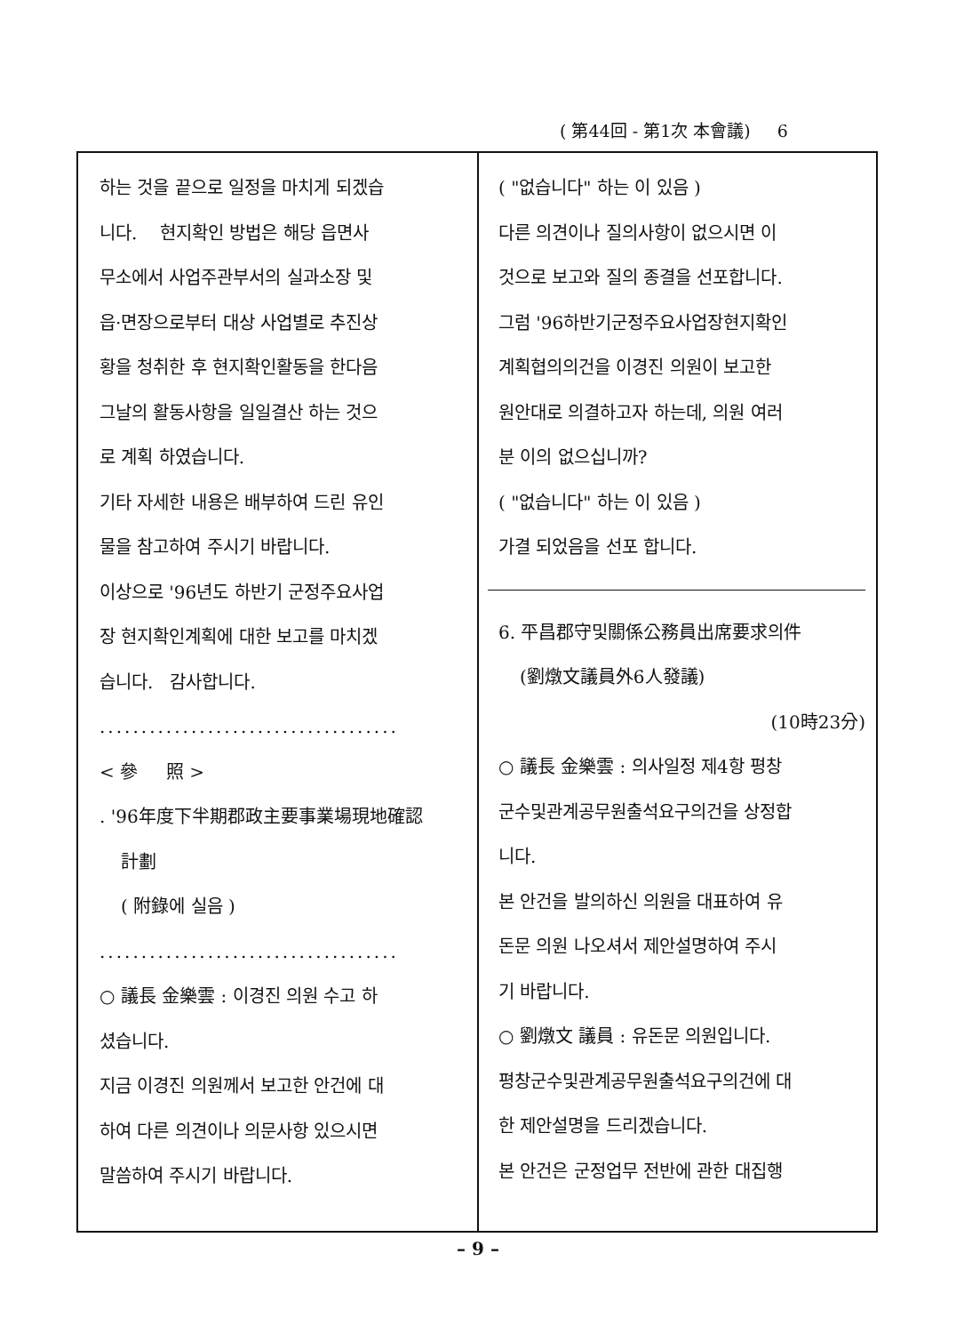( 第44回 - 第1次 本會議) 6
하는 것을 끝으로 일정을 마치게 되겠습
니다. 현지확인 방법은 해당 읍면사
무소에서 사업주관부서의 실과소장 및
읍·면장으로부터 대상 사업별로 추진상
황을 청취한 후 현지확인활동을 한다음
그날의 활동사항을 일일결산 하는 것으
로 계획 하였습니다.
기타 자세한 내용은 배부하여 드린 유인
물을 참고하여 주시기 바랍니다.
이상으로 '96년도 하반기 군정주요사업
장 현지확인계획에 대한 보고를 마치겠
습니다. 감사합니다.
....................................
< 參 照 >
. '96年度下半期郡政主要事業場現地確認
計劃
( 附錄에 실음 )
....................................
○ 議長 金樂雲 : 이경진 의원 수고 하
셨습니다.
지금 이경진 의원께서 보고한 안건에 대
하여 다른 의견이나 의문사항 있으시면
말씀하여 주시기 바랍니다.
( "없습니다" 하는 이 있음 )
다른 의견이나 질의사항이 없으시면 이
것으로 보고와 질의 종결을 선포합니다.
그럼 '96하반기군정주요사업장현지확인
계획협의의건을 이경진 의원이 보고한
원안대로 의결하고자 하는데, 의원 여러
분 이의 없으십니까?
( "없습니다" 하는 이 있음 )
가결 되었음을 선포 합니다.
6. 平昌郡守및關係公務員出席要求의件
(劉燉文議員外6人發議)
(10時23分)
○ 議長 金樂雲 : 의사일정 제4항 평창
군수및관계공무원출석요구의건을 상정합
니다.
본 안건을 발의하신 의원을 대표하여 유
돈문 의원 나오셔서 제안설명하여 주시
기 바랍니다.
○ 劉燉文 議員 : 유돈문 의원입니다.
평창군수및관계공무원출석요구의건에 대
한 제안설명을 드리겠습니다.
본 안건은 군정업무 전반에 관한 대집행
– 9 –